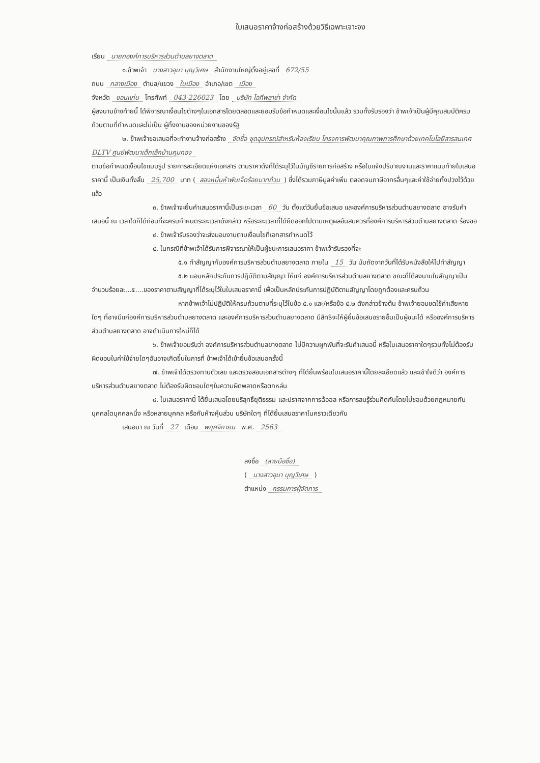ใบเสนอราคาจ้างก่อสร้างด้วยวิธีเฉพาะเจาะจง
เรียน นายกองค์การบริหารส่วนตำบลยางตลาด
๑.ข้าพเจ้า นางสาวอุมา บุญวิเศษ สำนักงานใหญ่ตั้งอยู่เลขที่ 672/55
ถนน กลางเมือง ตำบล/แขวง ในเมือง อำเภอ/เขต เมือง
จังหวัด ขอนแก่น โทรศัพท์ 043-226023 โดย บริษัท ไอทีพลาซ่า จำกัด
ผู้ลงนามข้างท้ายนี้ ได้พิจารณาเงื่อนไขต่างๆในเอกสารโดยตลอดและยอมรับข้อกำหนดและเงื่อนไขนั้นแล้ว รวมทั้งรับรองว่า ข้าพเจ้าเป็นผู้มีคุณสมบัติครบถ้วนตามที่กำหนดและไม่เป็น ผู้ทิ้งงานของหน่วยงานของรัฐ
๒. ข้าพเจ้าขอเสนอที่จะทำงานจ้างก่อสร้าง จัดซื้อ ชุดอุปกรณ์สำหรับห้องเรียน โครงการพัฒนาคุณภาพการศึกษาด้วยเทคโนโลยีสารสนเทศ DLTV ศูนย์พัฒนาเด็กเล็กบ้านคุมทอง
ตามข้อกำหนดเงื่อนไขแบบรูป รายการละเอียดแห่งเอกสาร ตามราคาดังที่ได้ระบุไว้ในบัญชีรายการก่อสร้าง หรือใบแจ้งปริมาณงานและราคาแนบท้ายใบเสนอราคานี้ เป็นเงินทั้งสิ้น 25,700 บาท (สองหมื่นห้าพันเจ็ดร้อยบาทถ้วน) ซึ่งได้รวมภาษีมูลค่าเพิ่ม ตลอดจนภาษีอากรอื่นๆและค่าใช้จ่ายทั้งปวงไว้ด้วยแล้ว
๓. ข้าพเจ้าจะยื่นคำเสนอราคานี้เป็นระยะเวลา 60 วัน ตั้งแต่วันยื่นข้อเสนอ และองค์การบริหารส่วนตำบลยางตลาด อาจรับคำเสนอนี้ ณ เวลาใดก็ได้ก่อนที่จะครบกำหนดระยะเวลาดังกล่าว หรือระยะเวลาที่ได้ยืดออกไปตามเหตุผลอันสมควรที่องค์การบริหารส่วนตำบลยางตลาด ร้องขอ
๔. ข้าพเจ้ารับรองว่าจะส่งมอบงานตามเงื่อนไขที่เอกสารกำหนดไว้
๕. ในกรณีที่ข้าพเจ้าได้รับการพิจารณาให้เป็นผู้ชนะการเสนอราคา ข้าพเจ้ารับรองที่จะ
๕.๑ ทำสัญญากับองค์การบริหารส่วนตำบลยางตลาด ภายใน 15 วัน นับถัดจากวันที่ได้รับหนังสือให้ไปทำสัญญา
๕.๒ มอบหลักประกันการปฏิบัติตามสัญญา ให้แก่ องค์การบริหารส่วนตำบลยางตลาด ขณะที่ได้ลงนามในสัญญาเป็นจำนวนร้อยละ...๕....ของราคาตามสัญญาที่ได้ระบุไว้ในใบเสนอราคานี้ เพื่อเป็นหลักประกันการปฏิบัติตามสัญญาโดยถูกต้องและครบถ้วน
หากข้าพเจ้าไม่ปฏิบัติให้ครบถ้วนตามที่ระบุไว้ในข้อ ๕.๑ และ/หรือข้อ ๕.๒ ดังกล่าวข้างต้น ข้าพเจ้ายอมชดใช้ค่าเสียหายใดๆ ที่อาจมีแก่องค์การบริหารส่วนตำบลยางตลาด และองค์การบริหารส่วนตำบลยางตลาด มีสิทธิจะให้ผู้ยื่นข้อเสนอรายอื่นเป็นผู้ชนะได้ หรือองค์การบริหารส่วนตำบลยางตลาด อาจดำเนินการใหม่ก็ได้
๖. ข้าพเจ้ายอมรับว่า องค์การบริหารส่วนตำบลยางตลาด ไม่มีความผูกพันที่จะรับคำเสนอนี้ หรือใบเสนอราคาใดๆรวมทั้งไม่ต้องรับผิดชอบในค่าใช้จ่ายใดๆอันอาจเกิดขึ้นในการที่ ข้าพเจ้าได้เข้ายื่นข้อเสนอครั้งนี้
๗. ข้าพเจ้าได้ตรวจทานตัวเลข และตรวจสอบเอกสารต่างๆ ที่ได้ยื่นพร้อมใบเสนอราคานี้โดยละเอียดแล้ว และเข้าใจดีว่า องค์การบริหารส่วนตำบลยางตลาด ไม่ต้องรับผิดชอบใดๆในความผิดพลาดหรือตกหล่น
๘. ใบเสนอราคานี้ ได้ยื่นเสนอโดยบริสุทธิ์ยุติธรรม และปราศจากการฉ้อฉล หรือการสมรู้ร่วมคิดกันโดยไม่ชอบด้วยกฎหมายกับบุคคลใดบุคคลหนึ่ง หรือหลายบุคคล หรือกับห้างหุ้นส่วน บริษัทใดๆ ที่ได้ยื่นเสนอราคาในคราวเดียวกัน
เสนอมา ณ วันที่ 27 เดือน พฤศจิกายน พ.ศ. 2563
ลงชื่อ (ลายมือชื่อ)
( นางสาวอุมา บุญวิเศษ )
ตำแหน่ง กรรมการผู้จัดการ